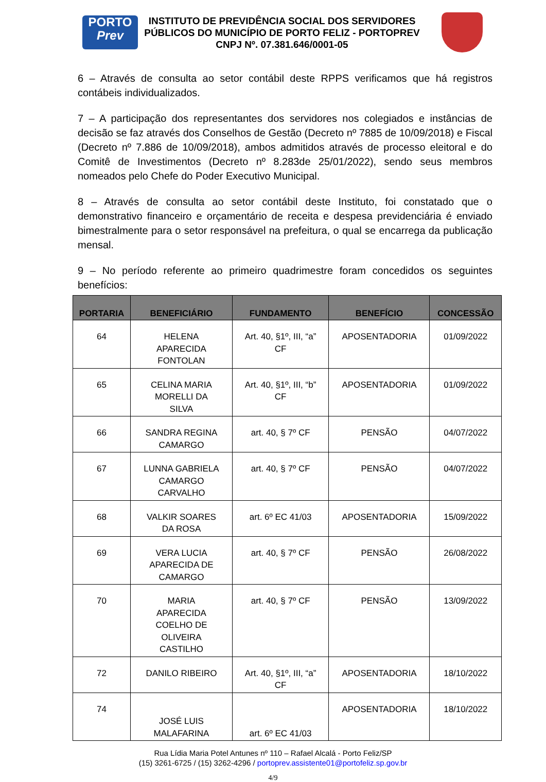PORTO
Prev
INSTITUTO DE PREVIDÊNCIA SOCIAL DOS SERVIDORES PÚBLICOS DO MUNICÍPIO DE PORTO FELIZ - PORTOPREV
CNPJ Nº. 07.381.646/0001-05
6 – Através de consulta ao setor contábil deste RPPS verificamos que há registros contábeis individualizados.
7 – A participação dos representantes dos servidores nos colegiados e instâncias de decisão se faz através dos Conselhos de Gestão (Decreto nº 7885 de 10/09/2018) e Fiscal (Decreto nº 7.886 de 10/09/2018), ambos admitidos através de processo eleitoral e do Comitê de Investimentos (Decreto nº 8.283de 25/01/2022), sendo seus membros nomeados pelo Chefe do Poder Executivo Municipal.
8 – Através de consulta ao setor contábil deste Instituto, foi constatado que o demonstrativo financeiro e orçamentário de receita e despesa previdenciária é enviado bimestralmente para o setor responsável na prefeitura, o qual se encarrega da publicação mensal.
9 – No período referente ao primeiro quadrimestre foram concedidos os seguintes benefícios:
| PORTARIA | BENEFICIÁRIO | FUNDAMENTO | BENEFÍCIO | CONCESSÃO |
| --- | --- | --- | --- | --- |
| 64 | HELENA APARECIDA FONTOLAN | Art. 40, §1º, III, “a” CF | APOSENTADORIA | 01/09/2022 |
| 65 | CELINA MARIA MORELLI DA SILVA | Art. 40, §1º, III, “b” CF | APOSENTADORIA | 01/09/2022 |
| 66 | SANDRA REGINA CAMARGO | art. 40, § 7º CF | PENSÃO | 04/07/2022 |
| 67 | LUNNA GABRIELA CAMARGO CARVALHO | art. 40, § 7º CF | PENSÃO | 04/07/2022 |
| 68 | VALKIR SOARES DA ROSA | art. 6º EC 41/03 | APOSENTADORIA | 15/09/2022 |
| 69 | VERA LUCIA APARECIDA DE CAMARGO | art. 40, § 7º CF | PENSÃO | 26/08/2022 |
| 70 | MARIA APARECIDA COELHO DE OLIVEIRA CASTILHO | art. 40, § 7º CF | PENSÃO | 13/09/2022 |
| 72 | DANILO RIBEIRO | Art. 40, §1º, III, “a” CF | APOSENTADORIA | 18/10/2022 |
| 74 | JOSÉ LUIS MALAFARINA | art. 6º EC 41/03 | APOSENTADORIA | 18/10/2022 |
Rua Lídia Maria Potel Antunes nº 110 – Rafael Alcalá - Porto Feliz/SP
(15) 3261-6725 / (15) 3262-4296 / portoprev.assistente01@portofeliz.sp.gov.br
4/9